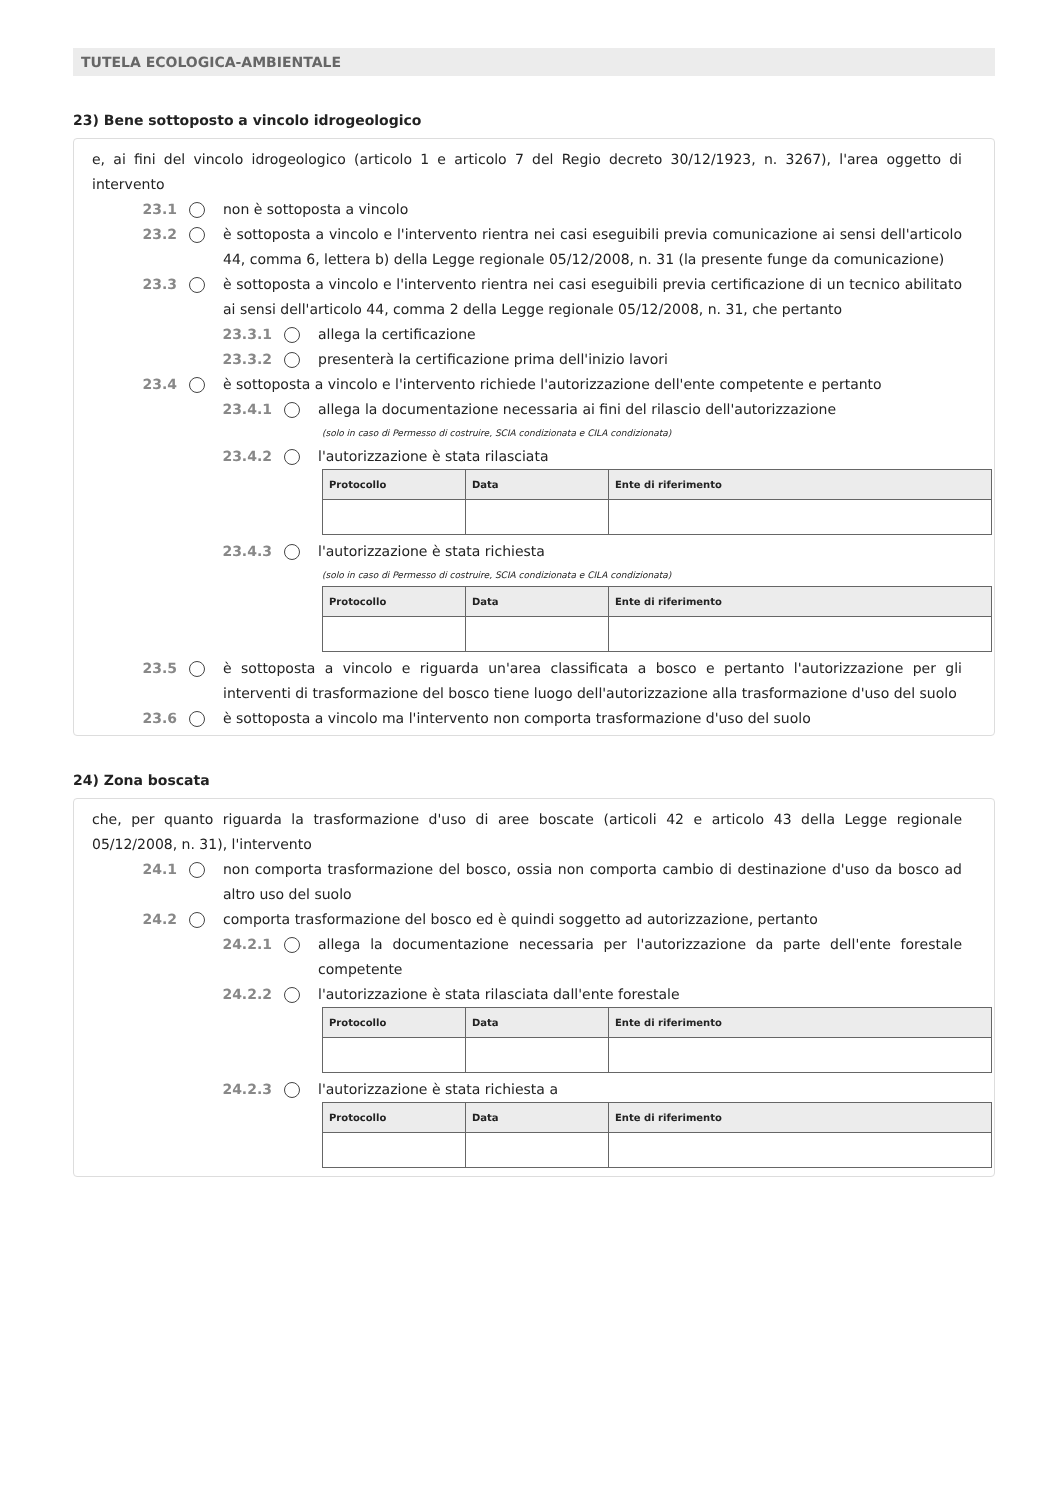TUTELA ECOLOGICA-AMBIENTALE
23) Bene sottoposto a vincolo idrogeologico
e, ai fini del vincolo idrogeologico (articolo 1 e articolo 7 del Regio decreto 30/12/1923, n. 3267), l'area oggetto di intervento
23.1 non è sottoposta a vincolo
23.2 è sottoposta a vincolo e l'intervento rientra nei casi eseguibili previa comunicazione ai sensi dell'articolo 44, comma 6, lettera b) della Legge regionale 05/12/2008, n. 31 (la presente funge da comunicazione)
23.3 è sottoposta a vincolo e l'intervento rientra nei casi eseguibili previa certificazione di un tecnico abilitato ai sensi dell'articolo 44, comma 2 della Legge regionale 05/12/2008, n. 31, che pertanto
23.3.1 allega la certificazione
23.3.2 presenterà la certificazione prima dell'inizio lavori
23.4 è sottoposta a vincolo e l'intervento richiede l'autorizzazione dell'ente competente e pertanto
23.4.1 allega la documentazione necessaria ai fini del rilascio dell'autorizzazione
(solo in caso di Permesso di costruire, SCIA condizionata e CILA condizionata)
23.4.2 l'autorizzazione è stata rilasciata
| Protocollo | Data | Ente di riferimento |
| --- | --- | --- |
23.4.3 l'autorizzazione è stata richiesta
(solo in caso di Permesso di costruire, SCIA condizionata e CILA condizionata)
| Protocollo | Data | Ente di riferimento |
| --- | --- | --- |
23.5 è sottoposta a vincolo e riguarda un'area classificata a bosco e pertanto l'autorizzazione per gli interventi di trasformazione del bosco tiene luogo dell'autorizzazione alla trasformazione d'uso del suolo
23.6 è sottoposta a vincolo ma l'intervento non comporta trasformazione d'uso del suolo
24) Zona boscata
che, per quanto riguarda la trasformazione d'uso di aree boscate (articoli 42 e articolo 43 della Legge regionale 05/12/2008, n. 31), l'intervento
24.1 non comporta trasformazione del bosco, ossia non comporta cambio di destinazione d'uso da bosco ad altro uso del suolo
24.2 comporta trasformazione del bosco ed è quindi soggetto ad autorizzazione, pertanto
24.2.1 allega la documentazione necessaria per l'autorizzazione da parte dell'ente forestale competente
24.2.2 l'autorizzazione è stata rilasciata dall'ente forestale
| Protocollo | Data | Ente di riferimento |
| --- | --- | --- |
24.2.3 l'autorizzazione è stata richiesta a
| Protocollo | Data | Ente di riferimento |
| --- | --- | --- |